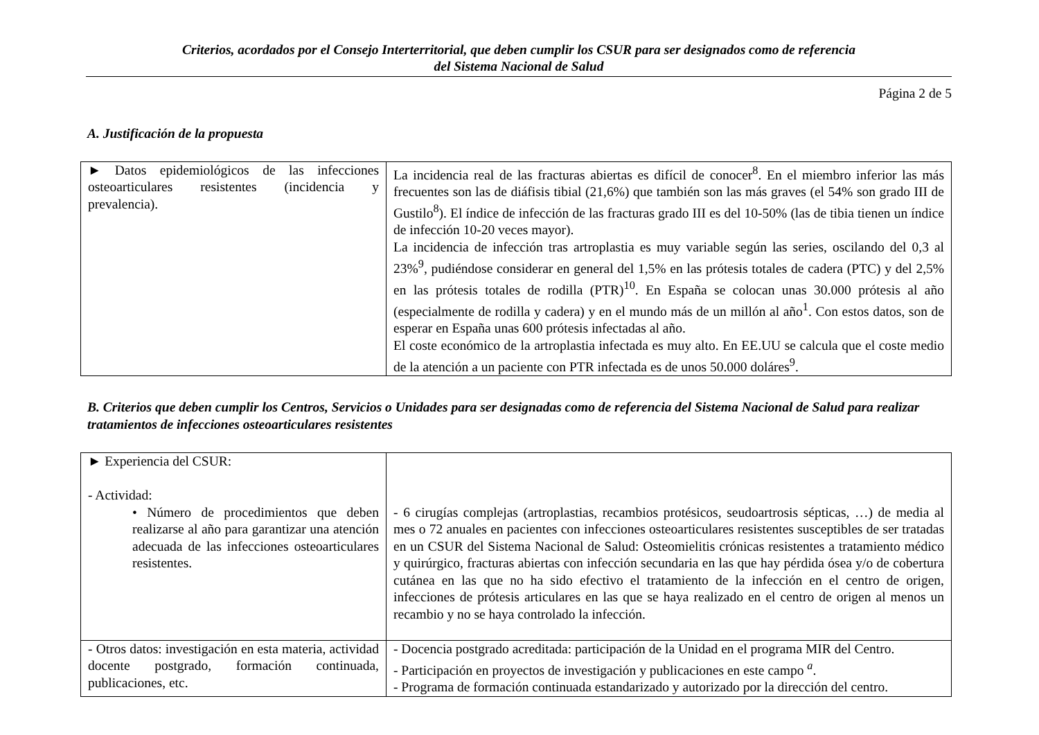Criterios, acordados por el Consejo Interterritorial, que deben cumplir los CSUR para ser designados como de referencia
del Sistema Nacional de Salud
Página 2 de 5
A. Justificación de la propuesta
| ► Datos epidemiológicos de las infecciones osteoarticulares resistentes (incidencia y prevalencia). | La incidencia real de las fracturas abiertas es difícil de conocer<sup>8</sup>. En el miembro inferior las más frecuentes son las de diáfisis tibial (21,6%) que también son las más graves (el 54% son grado III de Gustilo<sup>8</sup>). El índice de infección de las fracturas grado III es del 10-50% (las de tibia tienen un índice de infección 10-20 veces mayor). La incidencia de infección tras artroplastia es muy variable según las series, oscilando del 0,3 al 23%<sup>9</sup>, pudiéndose considerar en general del 1,5% en las prótesis totales de cadera (PTC) y del 2,5% en las prótesis totales de rodilla (PTR)<sup>10</sup>. En España se colocan unas 30.000 prótesis al año (especialmente de rodilla y cadera) y en el mundo más de un millón al año<sup>1</sup>. Con estos datos, son de esperar en España unas 600 prótesis infectadas al año. El coste económico de la artroplastia infectada es muy alto. En EE.UU se calcula que el coste medio de la atención a un paciente con PTR infectada es de unos 50.000 doláres<sup>9</sup>. |
B. Criterios que deben cumplir los Centros, Servicios o Unidades para ser designadas como de referencia del Sistema Nacional de Salud para realizar tratamientos de infecciones osteoarticulares resistentes
| ► Experiencia del CSUR: - Actividad: • Número de procedimientos que deben realizarse al año para garantizar una atención adecuada de las infecciones osteoarticulares resistentes. | - 6 cirugías complejas (artroplastias, recambios protésicos, seudoartrosis sépticas, …) de media al mes o 72 anuales en pacientes con infecciones osteoarticulares resistentes susceptibles de ser tratadas en un CSUR del Sistema Nacional de Salud: Osteomielitis crónicas resistentes a tratamiento médico y quirúrgico, fracturas abiertas con infección secundaria en las que hay pérdida ósea y/o de cobertura cutánea en las que no ha sido efectivo el tratamiento de la infección en el centro de origen, infecciones de prótesis articulares en las que se haya realizado en el centro de origen al menos un recambio y no se haya controlado la infección. |
| - Otros datos: investigación en esta materia, actividad docente postgrado, formación continuada, publicaciones, etc. | - Docencia postgrado acreditada: participación de la Unidad en el programa MIR del Centro. - Participación en proyectos de investigación y publicaciones en este campo <sup>a</sup>. - Programa de formación continuada estandarizado y autorizado por la dirección del centro. |